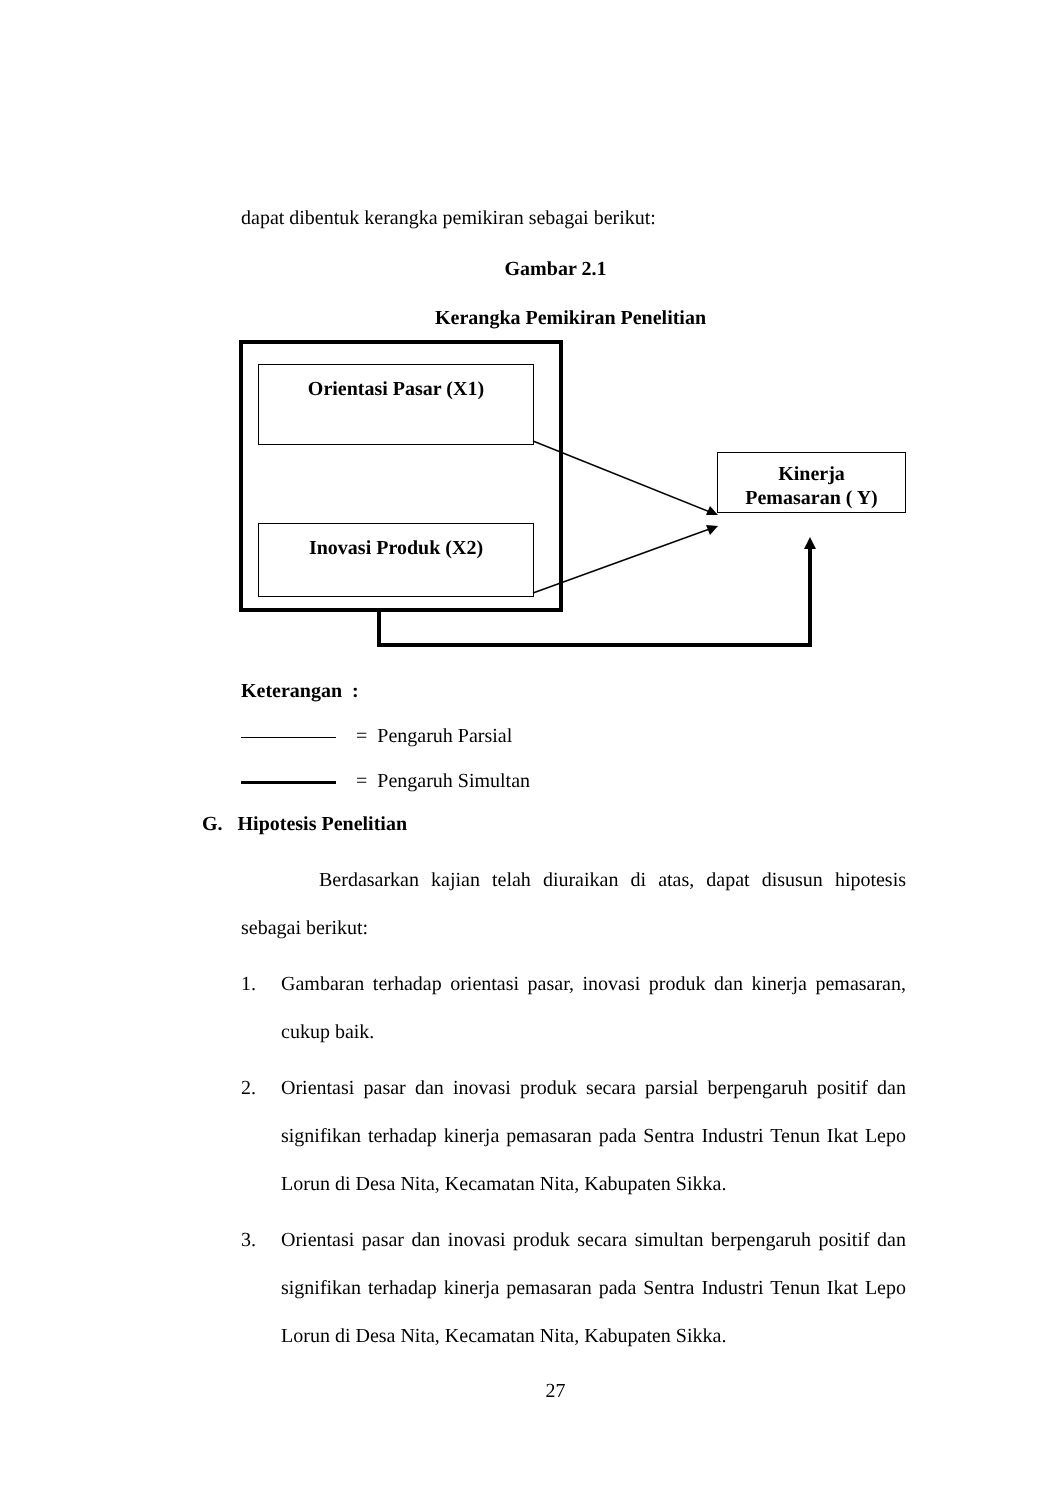dapat dibentuk kerangka pemikiran sebagai berikut:
Gambar 2.1
Kerangka Pemikiran Penelitian
Orientasi Pasar (X1)
Inovasi Produk (X2)
Kinerja
Pemasaran ( Y)
Keterangan :
= Pengaruh Parsial
= Pengaruh Simultan
G. Hipotesis Penelitian
Berdasarkan kajian telah diuraikan di atas, dapat disusun hipotesis sebagai berikut:
1. Gambaran terhadap orientasi pasar, inovasi produk dan kinerja pemasaran, cukup baik.
2. Orientasi pasar dan inovasi produk secara parsial berpengaruh positif dan signifikan terhadap kinerja pemasaran pada Sentra Industri Tenun Ikat Lepo Lorun di Desa Nita, Kecamatan Nita, Kabupaten Sikka.
3. Orientasi pasar dan inovasi produk secara simultan berpengaruh positif dan signifikan terhadap kinerja pemasaran pada Sentra Industri Tenun Ikat Lepo Lorun di Desa Nita, Kecamatan Nita, Kabupaten Sikka.
27